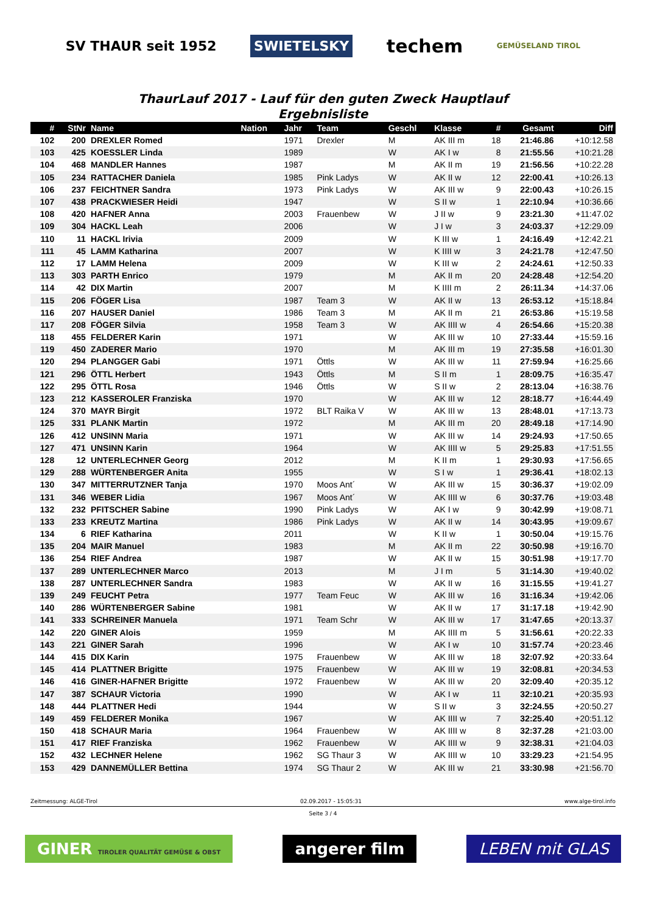SV THAUR seit 1952
SWIETELSKY
techem
GEMÜSELAND TIROL
ThaurLauf 2017 - Lauf für den guten Zweck Hauptlauf
Ergebnisliste
| # | StNr | Name | Nation | Jahr | Team | Geschl | Klasse | # | Gesamt | Diff |
| --- | --- | --- | --- | --- | --- | --- | --- | --- | --- | --- |
| 102 | 200 | DREXLER Romed | | 1971 | Drexler | M | AK III m | 18 | 21:46.86 | +10:12.58 |
| 103 | 425 | KOESSLER Linda | | 1989 | | W | AK I w | 8 | 21:55.56 | +10:21.28 |
| 104 | 468 | MANDLER Hannes | | 1987 | | M | AK II m | 19 | 21:56.56 | +10:22.28 |
| 105 | 234 | RATTACHER Daniela | | 1985 | Pink Ladys | W | AK II w | 12 | 22:00.41 | +10:26.13 |
| 106 | 237 | FEICHTNER Sandra | | 1973 | Pink Ladys | W | AK III w | 9 | 22:00.43 | +10:26.15 |
| 107 | 438 | PRACKWIESER Heidi | | 1947 | | W | S II w | 1 | 22:10.94 | +10:36.66 |
| 108 | 420 | HAFNER Anna | | 2003 | Frauenbew | W | J II w | 9 | 23:21.30 | +11:47.02 |
| 109 | 304 | HACKL Leah | | 2006 | | W | J I w | 3 | 24:03.37 | +12:29.09 |
| 110 | 11 | HACKL Irivia | | 2009 | | W | K III w | 1 | 24:16.49 | +12:42.21 |
| 111 | 45 | LAMM Katharina | | 2007 | | W | K IIII w | 3 | 24:21.78 | +12:47.50 |
| 112 | 17 | LAMM Helena | | 2009 | | W | K III w | 2 | 24:24.61 | +12:50.33 |
| 113 | 303 | PARTH Enrico | | 1979 | | M | AK II m | 20 | 24:28.48 | +12:54.20 |
| 114 | 42 | DIX Martin | | 2007 | | M | K IIII m | 2 | 26:11.34 | +14:37.06 |
| 115 | 206 | FÖGER Lisa | | 1987 | Team 3 | W | AK II w | 13 | 26:53.12 | +15:18.84 |
| 116 | 207 | HAUSER Daniel | | 1986 | Team 3 | M | AK II m | 21 | 26:53.86 | +15:19.58 |
| 117 | 208 | FÖGER Silvia | | 1958 | Team 3 | W | AK IIII w | 4 | 26:54.66 | +15:20.38 |
| 118 | 455 | FELDERER Karin | | 1971 | | W | AK III w | 10 | 27:33.44 | +15:59.16 |
| 119 | 450 | ZADERER Mario | | 1970 | | M | AK III m | 19 | 27:35.58 | +16:01.30 |
| 120 | 294 | PLANGGER Gabi | | 1971 | Öttls | W | AK III w | 11 | 27:59.94 | +16:25.66 |
| 121 | 296 | ÖTTL Herbert | | 1943 | Öttls | M | S II m | 1 | 28:09.75 | +16:35.47 |
| 122 | 295 | ÖTTL Rosa | | 1946 | Öttls | W | S II w | 2 | 28:13.04 | +16:38.76 |
| 123 | 212 | KASSEROLER Franziska | | 1970 | | W | AK III w | 12 | 28:18.77 | +16:44.49 |
| 124 | 370 | MAYR Birgit | | 1972 | BLT Raika V | W | AK III w | 13 | 28:48.01 | +17:13.73 |
| 125 | 331 | PLANK Martin | | 1972 | | M | AK III m | 20 | 28:49.18 | +17:14.90 |
| 126 | 412 | UNSINN Maria | | 1971 | | W | AK III w | 14 | 29:24.93 | +17:50.65 |
| 127 | 471 | UNSINN Karin | | 1964 | | W | AK IIII w | 5 | 29:25.83 | +17:51.55 |
| 128 | 12 | UNTERLECHNER Georg | | 2012 | | M | K II m | 1 | 29:30.93 | +17:56.65 |
| 129 | 288 | WÜRTENBERGER Anita | | 1955 | | W | S I w | 1 | 29:36.41 | +18:02.13 |
| 130 | 347 | MITTERRUTZNER Tanja | | 1970 | Moos Ant´ | W | AK III w | 15 | 30:36.37 | +19:02.09 |
| 131 | 346 | WEBER Lidia | | 1967 | Moos Ant´ | W | AK IIII w | 6 | 30:37.76 | +19:03.48 |
| 132 | 232 | PFITSCHER Sabine | | 1990 | Pink Ladys | W | AK I w | 9 | 30:42.99 | +19:08.71 |
| 133 | 233 | KREUTZ Martina | | 1986 | Pink Ladys | W | AK II w | 14 | 30:43.95 | +19:09.67 |
| 134 | 6 | RIEF Katharina | | 2011 | | W | K II w | 1 | 30:50.04 | +19:15.76 |
| 135 | 204 | MAIR Manuel | | 1983 | | M | AK II m | 22 | 30:50.98 | +19:16.70 |
| 136 | 254 | RIEF Andrea | | 1987 | | W | AK II w | 15 | 30:51.98 | +19:17.70 |
| 137 | 289 | UNTERLECHNER Marco | | 2013 | | M | J I m | 5 | 31:14.30 | +19:40.02 |
| 138 | 287 | UNTERLECHNER Sandra | | 1983 | | W | AK II w | 16 | 31:15.55 | +19:41.27 |
| 139 | 249 | FEUCHT Petra | | 1977 | Team Feuc | W | AK III w | 16 | 31:16.34 | +19:42.06 |
| 140 | 286 | WÜRTENBERGER Sabine | | 1981 | | W | AK II w | 17 | 31:17.18 | +19:42.90 |
| 141 | 333 | SCHREINER Manuela | | 1971 | Team Schr | W | AK III w | 17 | 31:47.65 | +20:13.37 |
| 142 | 220 | GINER Alois | | 1959 | | M | AK IIII m | 5 | 31:56.61 | +20:22.33 |
| 143 | 221 | GINER Sarah | | 1996 | | W | AK I w | 10 | 31:57.74 | +20:23.46 |
| 144 | 415 | DIX Karin | | 1975 | Frauenbew | W | AK III w | 18 | 32:07.92 | +20:33.64 |
| 145 | 414 | PLATTNER Brigitte | | 1975 | Frauenbew | W | AK III w | 19 | 32:08.81 | +20:34.53 |
| 146 | 416 | GINER-HAFNER Brigitte | | 1972 | Frauenbew | W | AK III w | 20 | 32:09.40 | +20:35.12 |
| 147 | 387 | SCHAUR Victoria | | 1990 | | W | AK I w | 11 | 32:10.21 | +20:35.93 |
| 148 | 444 | PLATTNER Hedi | | 1944 | | W | S II w | 3 | 32:24.55 | +20:50.27 |
| 149 | 459 | FELDERER Monika | | 1967 | | W | AK IIII w | 7 | 32:25.40 | +20:51.12 |
| 150 | 418 | SCHAUR Maria | | 1964 | Frauenbew | W | AK IIII w | 8 | 32:37.28 | +21:03.00 |
| 151 | 417 | RIEF Franziska | | 1962 | Frauenbew | W | AK IIII w | 9 | 32:38.31 | +21:04.03 |
| 152 | 432 | LECHNER Helene | | 1962 | SG Thaur 3 | W | AK IIII w | 10 | 33:29.23 | +21:54.95 |
| 153 | 429 | DANNEMÜLLER Bettina | | 1974 | SG Thaur 2 | W | AK III w | 21 | 33:30.98 | +21:56.70 |
Zeitmessung: ALGE-Tirol 02.09.2017 - 15:05:31 www.alge-tirol.info
Seite 3 / 4
GINER TIROLER QUALITÄT GEMÜSE & OBST
angerer film LEBEN mit GLAS